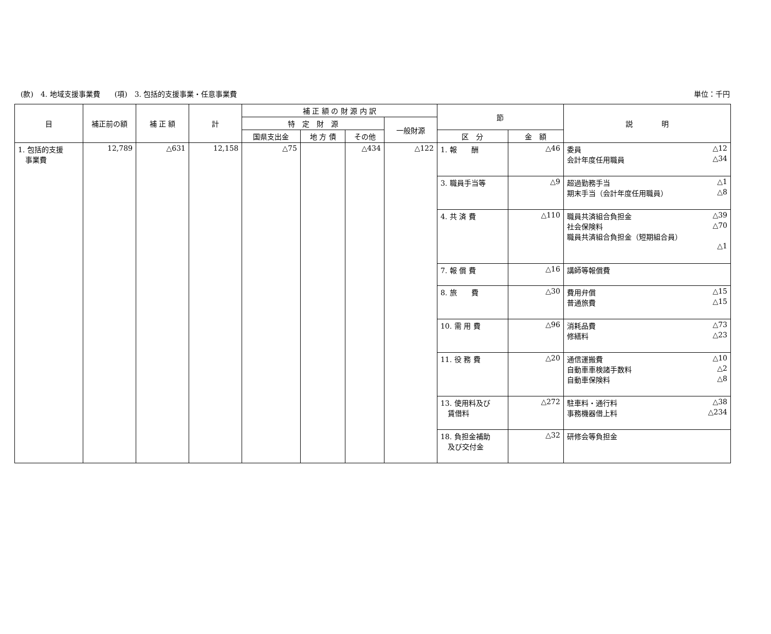(款)　4. 地域支援事業費　　(項)　3. 包括的支援事業・任意事業費 単位：千円
| 目 | 補正前の額 | 補 正 額 | 計 | 補 正 額 の 財 源 内 訳 | | | | 節 | | 説 明 |
| --- | --- | --- | --- | --- | --- | --- | --- | --- | --- | --- |
| | | | | 特 定 財 源 | | | 一般財源 | | | |
| | | | | 国県支出金 | 地 方 債 | その他 | | 区 分 | 金 額 | |
| 1. 包括的支援 事業費 | 12,789 | △631 | 12,158 | △75 | | △434 | △122 | 1. 報 酬 | △46 | 委員 △12 会計年度任用職員 △34 |
| | | | | | | | | 3. 職員手当等 | △9 | 超過勤務手当 △1 期末手当（会計年度任用職員） △8 |
| | | | | | | | | 4. 共 済 費 | △110 | 職員共済組合負担金 △39 社会保険料 △70 職員共済組合負担金（短期組合員） △1 |
| | | | | | | | | 7. 報 償 費 | △16 | 講師等報償費 |
| | | | | | | | | 8. 旅 費 | △30 | 費用弁償 △15 普通旅費 △15 |
| | | | | | | | | 10. 需 用 費 | △96 | 消耗品費 △73 修繕料 △23 |
| | | | | | | | | 11. 役 務 費 | △20 | 通信運搬費 △10 自動車車検諸手数料 △2 自動車保険料 △8 |
| | | | | | | | | 13. 使用料及び 賃借料 | △272 | 駐車料・通行料 △38 事務機器借上料 △234 |
| | | | | | | | | 18. 負担金補助 及び交付金 | △32 | 研修会等負担金 |